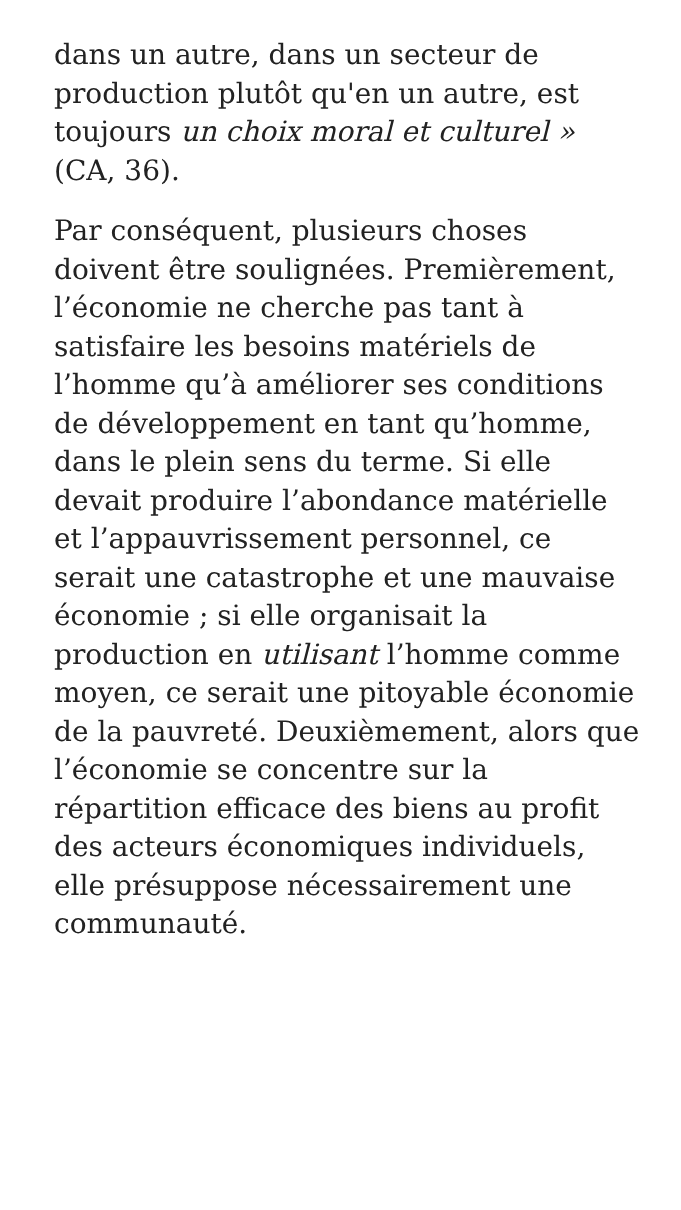dans un autre, dans un secteur de production plutôt qu'en un autre, est toujours un choix moral et culturel » (CA, 36).
Par conséquent, plusieurs choses doivent être soulignées. Premièrement, l’économie ne cherche pas tant à satisfaire les besoins matériels de l’homme qu’à améliorer ses conditions de développement en tant qu’homme, dans le plein sens du terme. Si elle devait produire l’abondance matérielle et l’appauvrissement personnel, ce serait une catastrophe et une mauvaise économie ; si elle organisait la production en utilisant l’homme comme moyen, ce serait une pitoyable économie de la pauvreté. Deuxièmement, alors que l’économie se concentre sur la répartition efficace des biens au profit des acteurs économiques individuels, elle présuppose nécessairement une communauté.